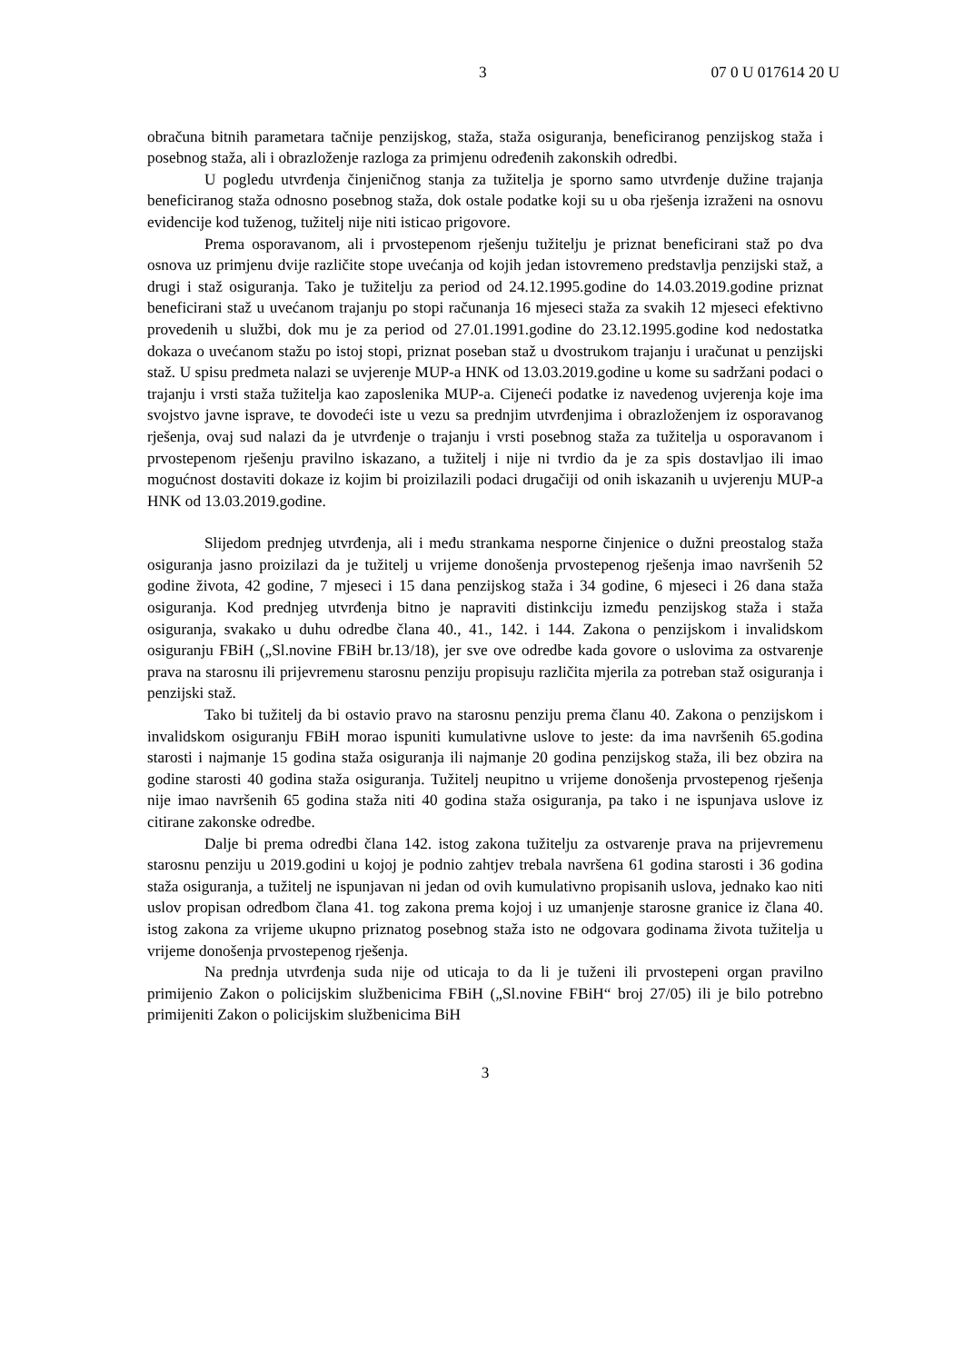3 07 0 U 017614 20 U
obračuna bitnih parametara tačnije penzijskog, staža, staža osiguranja, beneficiranog penzijskog staža i posebnog staža, ali i obrazloženje razloga za primjenu određenih zakonskih odredbi.
U pogledu utvrđenja činjeničnog stanja za tužitelja je sporno samo utvrđenje dužine trajanja beneficiranog staža odnosno posebnog staža, dok ostale podatke koji su u oba rješenja izraženi na osnovu evidencije kod tuženog, tužitelj nije niti isticao prigovore.
Prema osporavanom, ali i prvostepenom rješenju tužitelju je priznat beneficirani staž po dva osnova uz primjenu dvije različite stope uvećanja od kojih jedan istovremeno predstavlja penzijski staž, a drugi i staž osiguranja. Tako je tužitelju za period od 24.12.1995.godine do 14.03.2019.godine priznat beneficirani staž u uvećanom trajanju po stopi računanja 16 mjeseci staža za svakih 12 mjeseci efektivno provedenih u službi, dok mu je za period od 27.01.1991.godine do 23.12.1995.godine kod nedostatka dokaza o uvećanom stažu po istoj stopi, priznat poseban staž u dvostrukom trajanju i uračunat u penzijski staž. U spisu predmeta nalazi se uvjerenje MUP-a HNK od 13.03.2019.godine u kome su sadržani podaci o trajanju i vrsti staža tužitelja kao zaposlenika MUP-a. Cijeneći podatke iz navedenog uvjerenja koje ima svojstvo javne isprave, te dovodeći iste u vezu sa prednjim utvrđenjima i obrazloženjem iz osporavanog rješenja, ovaj sud nalazi da je utvrđenje o trajanju i vrsti posebnog staža za tužitelja u osporavanom i prvostepenom rješenju pravilno iskazano, a tužitelj i nije ni tvrdio da je za spis dostavljao ili imao mogućnost dostaviti dokaze iz kojim bi proizilazili podaci drugačiji od onih iskazanih u uvjerenju MUP-a HNK od 13.03.2019.godine.
Slijedom prednjeg utvrđenja, ali i među strankama nesporne činjenice o dužni preostalog staža osiguranja jasno proizilazi da je tužitelj u vrijeme donošenja prvostepenog rješenja imao navršenih 52 godine života, 42 godine, 7 mjeseci i 15 dana penzijskog staža i 34 godine, 6 mjeseci i 26 dana staža osiguranja. Kod prednjeg utvrđenja bitno je napraviti distinkciju između penzijskog staža i staža osiguranja, svakako u duhu odredbe člana 40., 41., 142. i 144. Zakona o penzijskom i invalidskom osiguranju FBiH („Sl.novine FBiH br.13/18), jer sve ove odredbe kada govore o uslovima za ostvarenje prava na starosnu ili prijevremenu starosnu penziju propisuju različita mjerila za potreban staž osiguranja i penzijski staž.
Tako bi tužitelj da bi ostavio pravo na starosnu penziju prema članu 40. Zakona o penzijskom i invalidskom osiguranju FBiH morao ispuniti kumulativne uslove to jeste: da ima navršenih 65.godina starosti i najmanje 15 godina staža osiguranja ili najmanje 20 godina penzijskog staža, ili bez obzira na godine starosti 40 godina staža osiguranja. Tužitelj neupitno u vrijeme donošenja prvostepenog rješenja nije imao navršenih 65 godina staža niti 40 godina staža osiguranja, pa tako i ne ispunjava uslove iz citirane zakonske odredbe.
Dalje bi prema odredbi člana 142. istog zakona tužitelju za ostvarenje prava na prijevremenu starosnu penziju u 2019.godini u kojoj je podnio zahtjev trebala navršena 61 godina starosti i 36 godina staža osiguranja, a tužitelj ne ispunjavan ni jedan od ovih kumulativno propisanih uslova, jednako kao niti uslov propisan odredbom člana 41. tog zakona prema kojoj i uz umanjenje starosne granice iz člana 40. istog zakona za vrijeme ukupno priznatog posebnog staža isto ne odgovara godinama života tužitelja u vrijeme donošenja prvostepenog rješenja.
Na prednja utvrđenja suda nije od uticaja to da li je tuženi ili prvostepeni organ pravilno primijenio Zakon o policijskim službenicima FBiH („Sl.novine FBiH“ broj 27/05) ili je bilo potrebno primijeniti Zakon o policijskim službenicima BiH
3